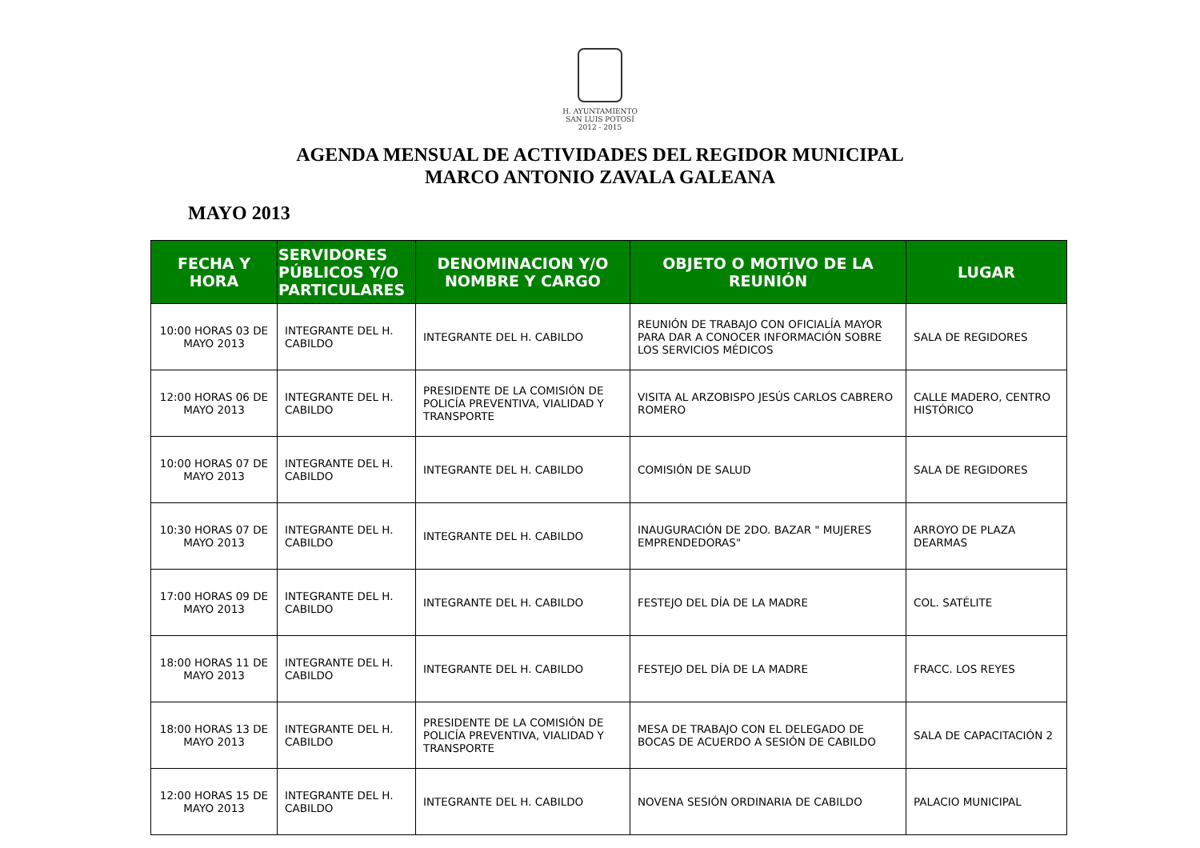H. AYUNTAMIENTO
SAN LUIS POTOSÍ
2012 - 2015
AGENDA MENSUAL DE ACTIVIDADES DEL REGIDOR MUNICIPAL
MARCO ANTONIO ZAVALA GALEANA
MAYO 2013
| FECHA Y HORA | SERVIDORES PÚBLICOS Y/O PARTICULARES | DENOMINACION Y/O NOMBRE Y CARGO | OBJETO O MOTIVO DE LA REUNIÓN | LUGAR |
| --- | --- | --- | --- | --- |
| 10:00 HORAS 03 DE MAYO 2013 | INTEGRANTE DEL H. CABILDO | INTEGRANTE DEL H. CABILDO | REUNIÓN DE TRABAJO CON OFICIALÍA MAYOR PARA DAR A CONOCER INFORMACIÓN SOBRE LOS SERVICIOS MÉDICOS | SALA DE REGIDORES |
| 12:00 HORAS 06 DE MAYO 2013 | INTEGRANTE DEL H. CABILDO | PRESIDENTE DE LA COMISIÓN DE POLICÍA PREVENTIVA, VIALIDAD Y TRANSPORTE | VISITA AL ARZOBISPO JESÚS CARLOS CABRERO ROMERO | CALLE MADERO, CENTRO HISTÓRICO |
| 10:00 HORAS 07 DE MAYO 2013 | INTEGRANTE DEL H. CABILDO | INTEGRANTE DEL H. CABILDO | COMISIÓN DE SALUD | SALA DE REGIDORES |
| 10:30 HORAS 07 DE MAYO 2013 | INTEGRANTE DEL H. CABILDO | INTEGRANTE DEL H. CABILDO | INAUGURACIÓN DE 2DO. BAZAR " MUJERES EMPRENDEDORAS" | ARROYO DE PLAZA DEARMAS |
| 17:00 HORAS 09 DE MAYO 2013 | INTEGRANTE DEL H. CABILDO | INTEGRANTE DEL H. CABILDO | FESTEJO DEL DÍA DE LA MADRE | COL. SATÉLITE |
| 18:00 HORAS 11 DE MAYO 2013 | INTEGRANTE DEL H. CABILDO | INTEGRANTE DEL H. CABILDO | FESTEJO DEL DÍA DE LA MADRE | FRACC. LOS REYES |
| 18:00 HORAS 13 DE MAYO 2013 | INTEGRANTE DEL H. CABILDO | PRESIDENTE DE LA COMISIÓN DE POLICÍA PREVENTIVA, VIALIDAD Y TRANSPORTE | MESA DE TRABAJO CON EL DELEGADO DE BOCAS DE ACUERDO A SESIÓN DE CABILDO | SALA DE CAPACITACIÓN 2 |
| 12:00 HORAS 15 DE MAYO 2013 | INTEGRANTE DEL H. CABILDO | INTEGRANTE DEL H. CABILDO | NOVENA SESIÓN ORDINARIA DE CABILDO | PALACIO MUNICIPAL |